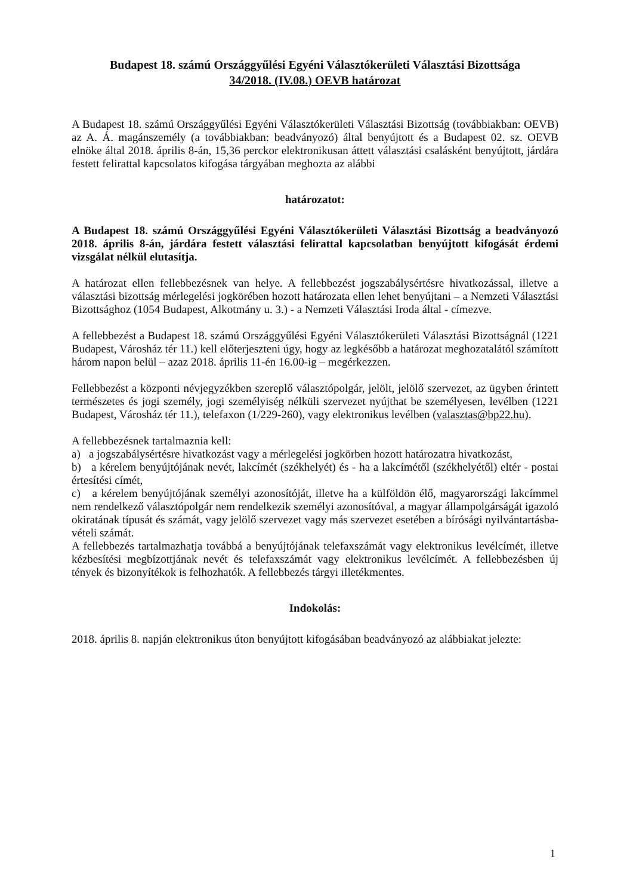Budapest 18. számú Országgyűlési Egyéni Választókerületi Választási Bizottsága
34/2018. (IV.08.) OEVB határozat
A Budapest 18. számú Országgyűlési Egyéni Választókerületi Választási Bizottság (továbbiakban: OEVB) az A. Á. magánszemély (a továbbiakban: beadványozó) által benyújtott és a Budapest 02. sz. OEVB elnöke által 2018. április 8-án, 15,36 perckor elektronikusan áttett választási csalásként benyújtott, járdára festett felirattal kapcsolatos kifogása tárgyában meghozta az alábbi
határozatot:
A Budapest 18. számú Országgyűlési Egyéni Választókerületi Választási Bizottság a beadványozó 2018. április 8-án, járdára festett választási felirattal kapcsolatban benyújtott kifogását érdemi vizsgálat nélkül elutasítja.
A határozat ellen fellebbezésnek van helye. A fellebbezést jogszabálysértésre hivatkozással, illetve a választási bizottság mérlegelési jogkörében hozott határozata ellen lehet benyújtani – a Nemzeti Választási Bizottsághoz (1054 Budapest, Alkotmány u. 3.) - a Nemzeti Választási Iroda által - címezve.
A fellebbezést a Budapest 18. számú Országgyűlési Egyéni Választókerületi Választási Bizottságnál (1221 Budapest, Városház tér 11.) kell előterjeszteni úgy, hogy az legkésőbb a határozat meghozatalától számított három napon belül – azaz 2018. április 11-én 16.00-ig – megérkezzen.
Fellebbezést a központi névjegyzékben szereplő választópolgár, jelölt, jelölő szervezet, az ügyben érintett természetes és jogi személy, jogi személyiség nélküli szervezet nyújthat be személyesen, levélben (1221 Budapest, Városház tér 11.), telefaxon (1/229-260), vagy elektronikus levélben (valasztas@bp22.hu).
A fellebbezésnek tartalmaznia kell:
a) a jogszabálysértésre hivatkozást vagy a mérlegelési jogkörben hozott határozatra hivatkozást,
b) a kérelem benyújtójának nevét, lakcímét (székhelyét) és - ha a lakcímétől (székhelyétől) eltér - postai értesítési címét,
c) a kérelem benyújtójának személyi azonosítóját, illetve ha a külföldön élő, magyarországi lakcímmel nem rendelkező választópolgár nem rendelkezik személyi azonosítóval, a magyar állampolgárságát igazoló okiratának típusát és számát, vagy jelölő szervezet vagy más szervezet esetében a bírósági nyilvántartásba-vételi számát.
A fellebbezés tartalmazhatja továbbá a benyújtójának telefaxszámát vagy elektronikus levélcímét, illetve kézbesítési megbízottjának nevét és telefaxszámát vagy elektronikus levélcímét. A fellebbezésben új tények és bizonyítékok is felhozhatók. A fellebbezés tárgyi illetékmentes.
Indokolás:
2018. április 8. napján elektronikus úton benyújtott kifogásában beadványozó az alábbiakat jelezte:
1